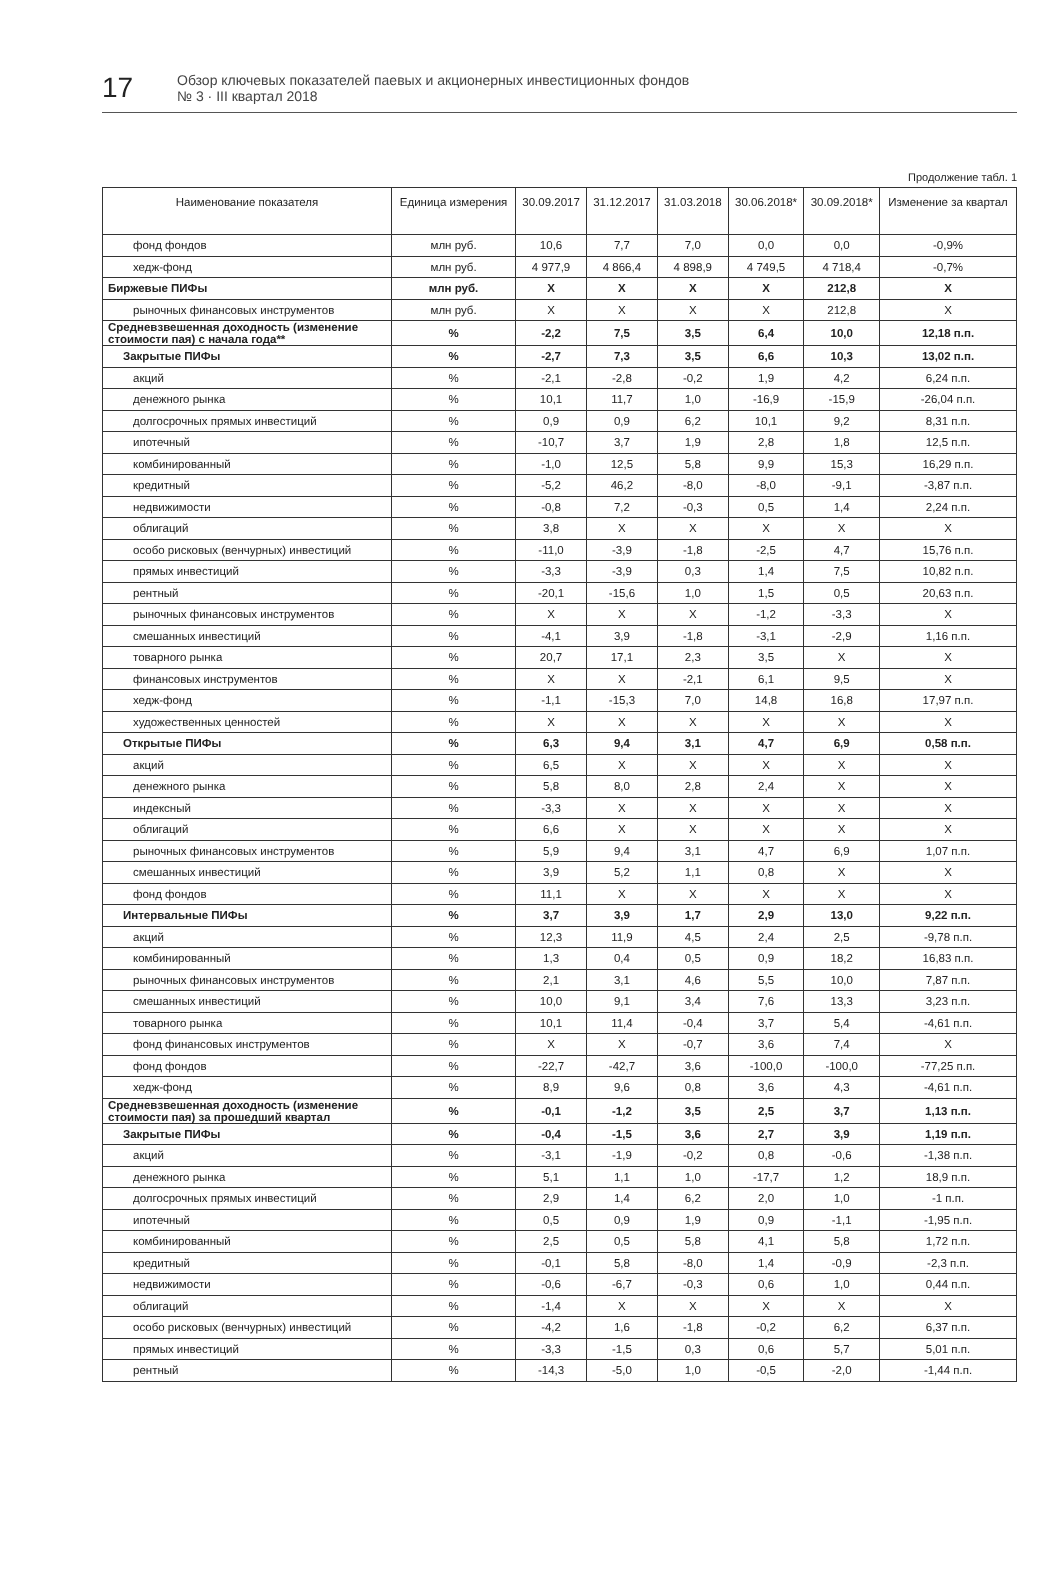17
Обзор ключевых показателей паевых и акционерных инвестиционных фондов
№ 3 · III квартал 2018
Продолжение табл. 1
| Наименование показателя | Единица измерения | 30.09.2017 | 31.12.2017 | 31.03.2018 | 30.06.2018* | 30.09.2018* | Изменение за квартал |
| --- | --- | --- | --- | --- | --- | --- | --- |
| фонд фондов | млн руб. | 10,6 | 7,7 | 7,0 | 0,0 | 0,0 | -0,9% |
| хедж-фонд | млн руб. | 4 977,9 | 4 866,4 | 4 898,9 | 4 749,5 | 4 718,4 | -0,7% |
| Биржевые ПИФы | млн руб. | X | X | X | X | 212,8 | X |
| рыночных финансовых инструментов | млн руб. | X | X | X | X | 212,8 | X |
| Средневзвешенная доходность (изменение стоимости пая) с начала года** | % | -2,2 | 7,5 | 3,5 | 6,4 | 10,0 | 12,18 п.п. |
| Закрытые ПИФы | % | -2,7 | 7,3 | 3,5 | 6,6 | 10,3 | 13,02 п.п. |
| акций | % | -2,1 | -2,8 | -0,2 | 1,9 | 4,2 | 6,24 п.п. |
| денежного рынка | % | 10,1 | 11,7 | 1,0 | -16,9 | -15,9 | -26,04 п.п. |
| долгосрочных прямых инвестиций | % | 0,9 | 0,9 | 6,2 | 10,1 | 9,2 | 8,31 п.п. |
| ипотечный | % | -10,7 | 3,7 | 1,9 | 2,8 | 1,8 | 12,5 п.п. |
| комбинированный | % | -1,0 | 12,5 | 5,8 | 9,9 | 15,3 | 16,29 п.п. |
| кредитный | % | -5,2 | 46,2 | -8,0 | -8,0 | -9,1 | -3,87 п.п. |
| недвижимости | % | -0,8 | 7,2 | -0,3 | 0,5 | 1,4 | 2,24 п.п. |
| облигаций | % | 3,8 | X | X | X | X | X |
| особо рисковых (венчурных) инвестиций | % | -11,0 | -3,9 | -1,8 | -2,5 | 4,7 | 15,76 п.п. |
| прямых инвестиций | % | -3,3 | -3,9 | 0,3 | 1,4 | 7,5 | 10,82 п.п. |
| рентный | % | -20,1 | -15,6 | 1,0 | 1,5 | 0,5 | 20,63 п.п. |
| рыночных финансовых инструментов | % | X | X | X | -1,2 | -3,3 | X |
| смешанных инвестиций | % | -4,1 | 3,9 | -1,8 | -3,1 | -2,9 | 1,16 п.п. |
| товарного рынка | % | 20,7 | 17,1 | 2,3 | 3,5 | X | X |
| финансовых инструментов | % | X | X | -2,1 | 6,1 | 9,5 | X |
| хедж-фонд | % | -1,1 | -15,3 | 7,0 | 14,8 | 16,8 | 17,97 п.п. |
| художественных ценностей | % | X | X | X | X | X | X |
| Открытые ПИФы | % | 6,3 | 9,4 | 3,1 | 4,7 | 6,9 | 0,58 п.п. |
| акций | % | 6,5 | X | X | X | X | X |
| денежного рынка | % | 5,8 | 8,0 | 2,8 | 2,4 | X | X |
| индексный | % | -3,3 | X | X | X | X | X |
| облигаций | % | 6,6 | X | X | X | X | X |
| рыночных финансовых инструментов | % | 5,9 | 9,4 | 3,1 | 4,7 | 6,9 | 1,07 п.п. |
| смешанных инвестиций | % | 3,9 | 5,2 | 1,1 | 0,8 | X | X |
| фонд фондов | % | 11,1 | X | X | X | X | X |
| Интервальные ПИФы | % | 3,7 | 3,9 | 1,7 | 2,9 | 13,0 | 9,22 п.п. |
| акций | % | 12,3 | 11,9 | 4,5 | 2,4 | 2,5 | -9,78 п.п. |
| комбинированный | % | 1,3 | 0,4 | 0,5 | 0,9 | 18,2 | 16,83 п.п. |
| рыночных финансовых инструментов | % | 2,1 | 3,1 | 4,6 | 5,5 | 10,0 | 7,87 п.п. |
| смешанных инвестиций | % | 10,0 | 9,1 | 3,4 | 7,6 | 13,3 | 3,23 п.п. |
| товарного рынка | % | 10,1 | 11,4 | -0,4 | 3,7 | 5,4 | -4,61 п.п. |
| фонд финансовых инструментов | % | X | X | -0,7 | 3,6 | 7,4 | X |
| фонд фондов | % | -22,7 | -42,7 | 3,6 | -100,0 | -100,0 | -77,25 п.п. |
| хедж-фонд | % | 8,9 | 9,6 | 0,8 | 3,6 | 4,3 | -4,61 п.п. |
| Средневзвешенная доходность (изменение стоимости пая) за прошедший квартал | % | -0,1 | -1,2 | 3,5 | 2,5 | 3,7 | 1,13 п.п. |
| Закрытые ПИФы | % | -0,4 | -1,5 | 3,6 | 2,7 | 3,9 | 1,19 п.п. |
| акций | % | -3,1 | -1,9 | -0,2 | 0,8 | -0,6 | -1,38 п.п. |
| денежного рынка | % | 5,1 | 1,1 | 1,0 | -17,7 | 1,2 | 18,9 п.п. |
| долгосрочных прямых инвестиций | % | 2,9 | 1,4 | 6,2 | 2,0 | 1,0 | -1 п.п. |
| ипотечный | % | 0,5 | 0,9 | 1,9 | 0,9 | -1,1 | -1,95 п.п. |
| комбинированный | % | 2,5 | 0,5 | 5,8 | 4,1 | 5,8 | 1,72 п.п. |
| кредитный | % | -0,1 | 5,8 | -8,0 | 1,4 | -0,9 | -2,3 п.п. |
| недвижимости | % | -0,6 | -6,7 | -0,3 | 0,6 | 1,0 | 0,44 п.п. |
| облигаций | % | -1,4 | X | X | X | X | X |
| особо рисковых (венчурных) инвестиций | % | -4,2 | 1,6 | -1,8 | -0,2 | 6,2 | 6,37 п.п. |
| прямых инвестиций | % | -3,3 | -1,5 | 0,3 | 0,6 | 5,7 | 5,01 п.п. |
| рентный | % | -14,3 | -5,0 | 1,0 | -0,5 | -2,0 | -1,44 п.п. |